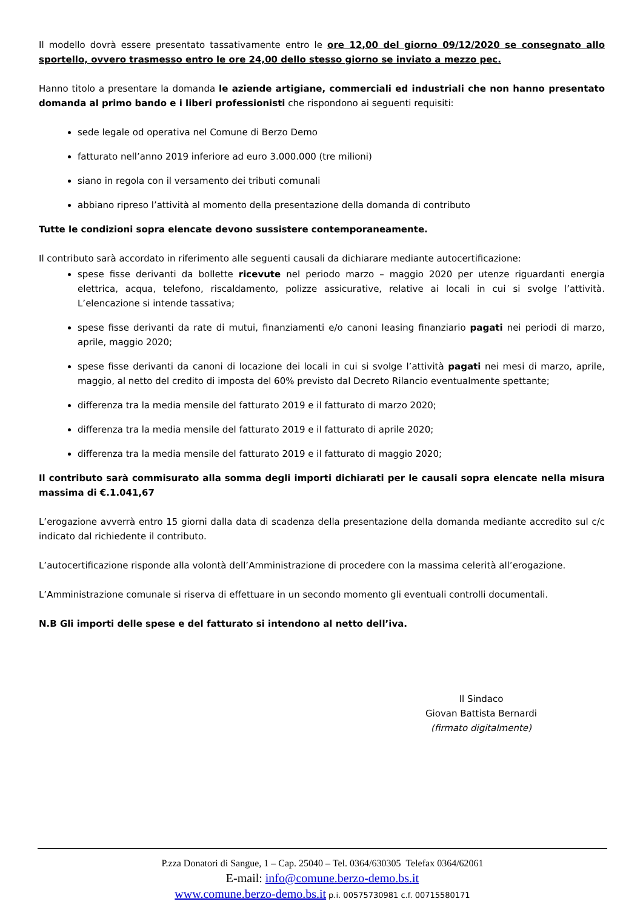Il modello dovrà essere presentato tassativamente entro le ore 12,00 del giorno 09/12/2020 se consegnato allo sportello, ovvero trasmesso entro le ore 24,00 dello stesso giorno se inviato a mezzo pec.
Hanno titolo a presentare la domanda le aziende artigiane, commerciali ed industriali che non hanno presentato domanda al primo bando e i liberi professionisti che rispondono ai seguenti requisiti:
sede legale od operativa nel Comune di Berzo Demo
fatturato nell’anno 2019 inferiore ad euro 3.000.000 (tre milioni)
siano in regola con il versamento dei tributi comunali
abbiano ripreso l’attività al momento della presentazione della domanda di contributo
Tutte le condizioni sopra elencate devono sussistere contemporaneamente.
Il contributo sarà accordato in riferimento alle seguenti causali da dichiarare mediante autocertificazione:
spese fisse derivanti da bollette ricevute nel periodo marzo – maggio 2020 per utenze riguardanti energia elettrica, acqua, telefono, riscaldamento, polizze assicurative, relative ai locali in cui si svolge l’attività. L’elencazione si intende tassativa;
spese fisse derivanti da rate di mutui, finanziamenti e/o canoni leasing finanziario pagati nei periodi di marzo, aprile, maggio 2020;
spese fisse derivanti da canoni di locazione dei locali in cui si svolge l’attività pagati nei mesi di marzo, aprile, maggio, al netto del credito di imposta del 60% previsto dal Decreto Rilancio eventualmente spettante;
differenza tra la media mensile del fatturato 2019 e il fatturato di marzo 2020;
differenza tra la media mensile del fatturato 2019 e il fatturato di aprile 2020;
differenza tra la media mensile del fatturato 2019 e il fatturato di maggio 2020;
Il contributo sarà commisurato alla somma degli importi dichiarati per le causali sopra elencate nella misura massima di €.1.041,67
L’erogazione avverrà entro 15 giorni dalla data di scadenza della presentazione della domanda mediante accredito sul c/c indicato dal richiedente il contributo.
L’autocertificazione risponde alla volontà dell’Amministrazione di procedere con la massima celerità all’erogazione.
L’Amministrazione comunale si riserva di effettuare in un secondo momento gli eventuali controlli documentali.
N.B Gli importi delle spese e del fatturato si intendono al netto dell’iva.
Il Sindaco
Giovan Battista Bernardi
(firmato digitalmente)
P.zza Donatori di Sangue, 1 – Cap. 25040 – Tel. 0364/630305 Telefax 0364/62061
E-mail: info@comune.berzo-demo.bs.it
www.comune.berzo-demo.bs.it p.i. 00575730981 c.f. 00715580171